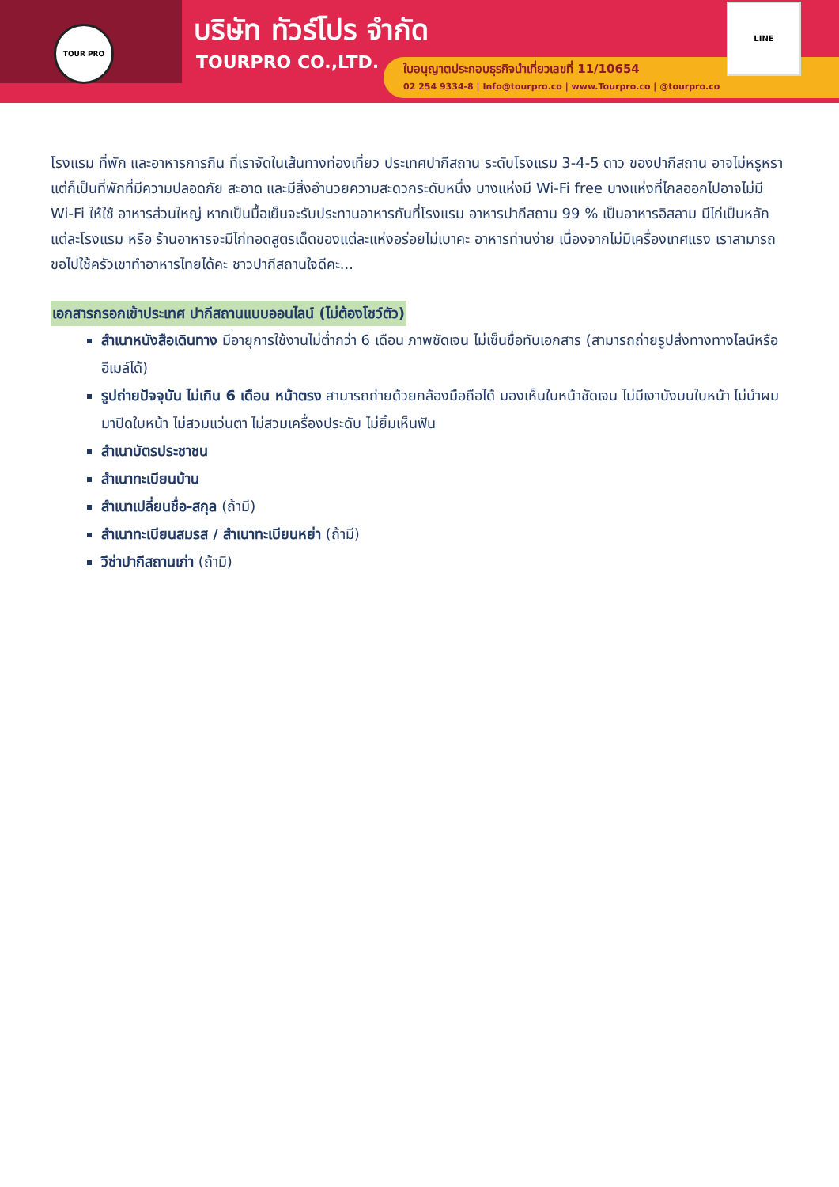TOUR PRO บริษัท ทัวร์โปร จำกัด
TOURPRO CO.,LTD.
ใบอนุญาตประกอบธุรกิจนำเที่ยวเลขที่ 11/10654
02 254 9334-8 | Info@tourpro.co | www.Tourpro.co | @tourpro.co
LINE
โรงแรม ที่พัก และอาหารการกิน ที่เราจัดในเส้นทางท่องเที่ยว ประเทศปากีสถาน ระดับโรงแรม 3-4-5 ดาว ของปากีสถาน อาจไม่หรูหรา แต่ก็เป็นที่พักที่มีความปลอดภัย สะอาด และมีสิ่งอำนวยความสะดวกระดับหนึ่ง บางแห่งมี Wi-Fi free บางแห่งที่ไกลออกไปอาจไม่มี Wi-Fi ให้ใช้ อาหารส่วนใหญ่ หากเป็นมื้อเย็นจะรับประทานอาหารกันที่โรงแรม อาหารปากีสถาน 99 % เป็นอาหารอิสลาม มีไก่เป็นหลัก แต่ละโรงแรม หรือ ร้านอาหารจะมีไก่ทอดสูตรเด็ดของแต่ละแห่งอร่อยไม่เบาคะ อาหารท่านง่าย เนื่องจากไม่มีเครื่องเทศแรง เราสามารถขอไปใช้ครัวเขาทำอาหารไทยได้คะ ชาวปากีสถานใจดีคะ...
เอกสารกรอกเข้าประเทศ ปากีสถานแบบออนไลน์ (ไม่ต้องโชว์ตัว)
สำเนาหนังสือเดินทาง มีอายุการใช้งานไม่ต่ำกว่า 6 เดือน ภาพชัดเจน ไม่เซ็นชื่อทับเอกสาร (สามารถถ่ายรูปส่งทางทางไลน์หรืออีเมล์ได้)
รูปถ่ายปัจจุบัน ไม่เกิน 6 เดือน หน้าตรง สามารถถ่ายด้วยกล้องมือถือได้ มองเห็นใบหน้าชัดเจน ไม่มีเงาบังบนใบหน้า ไม่นำผมมาปิดใบหน้า ไม่สวมแว่นตา ไม่สวมเครื่องประดับ ไม่ยิ้มเห็นฟัน
สำเนาบัตรประชาชน
สำเนาทะเบียนบ้าน
สำเนาเปลี่ยนชื่อ-สกุล (ถ้ามี)
สำเนาทะเบียนสมรส / สำเนาทะเบียนหย่า (ถ้ามี)
วีซ่าปากีสถานเก่า (ถ้ามี)